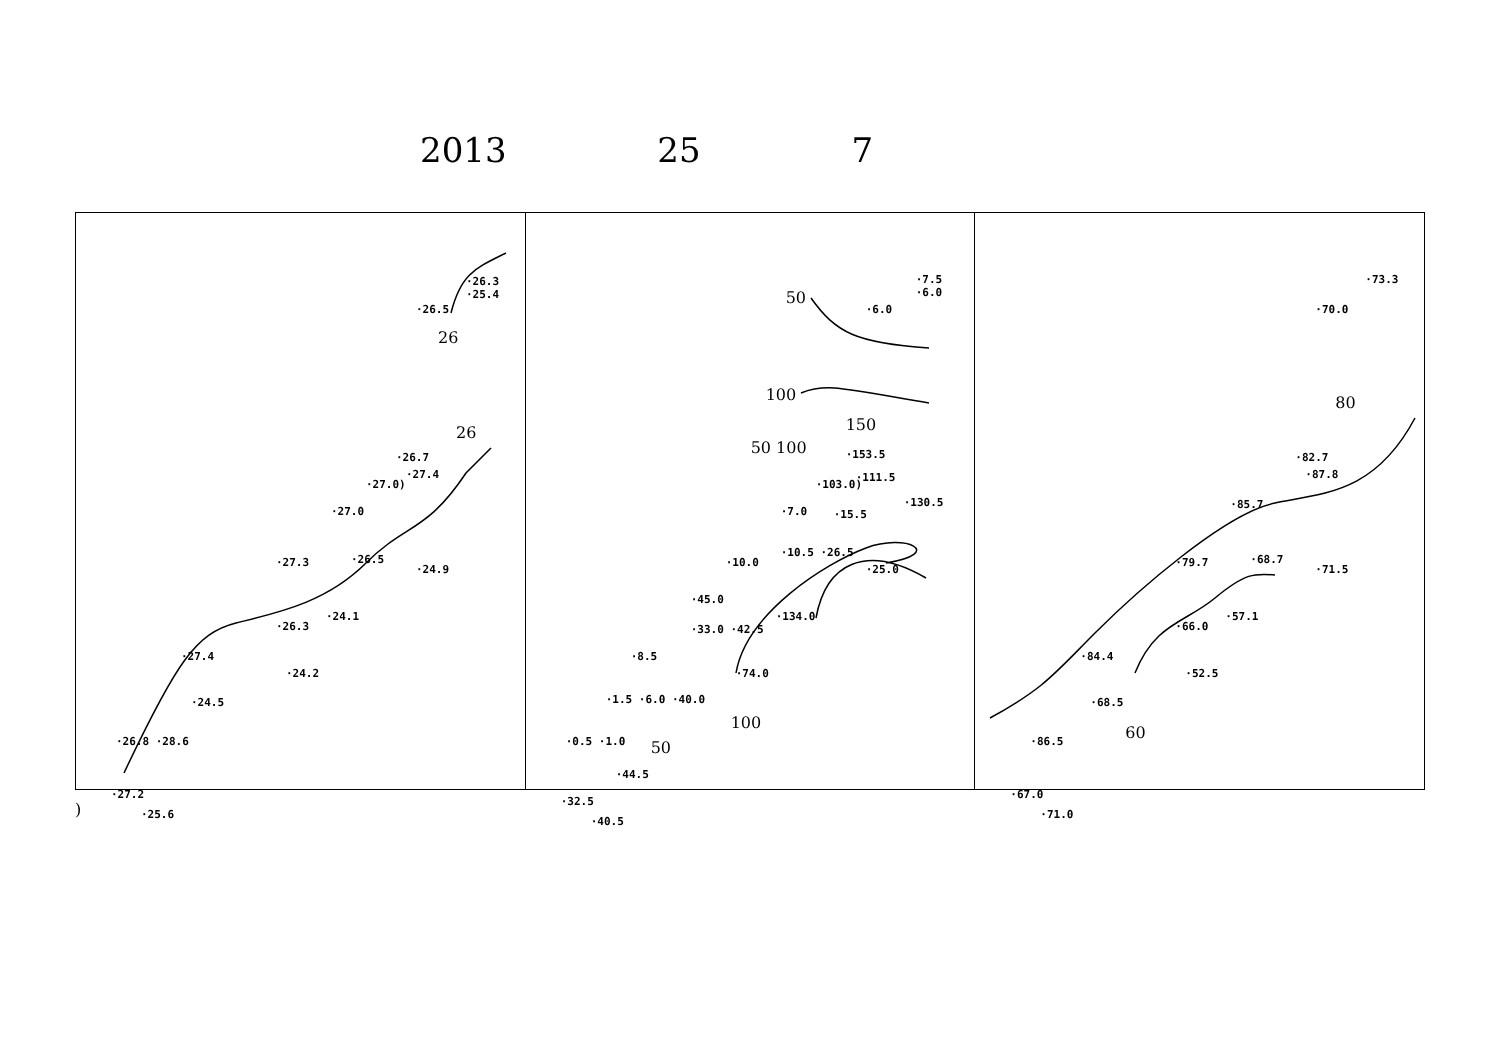2013 25 7
·26.3 ·25.4
·26.5
26
26
·26.7
·27.4
·27.0)
·27.0
·27.3 ·26.5
·24.9
·24.1
·26.3
·27.4
·24.2
·24.5
·26.8 ·28.6
·27.2
·25.6
50
100
150
50 100
·7.5 ·6.0
·6.0
·153.5
·111.5
·103.0)
·130.5
·7.0 ·15.5
·10.0
·10.5 ·26.5
·25.0
·45.0
·33.0 ·42.5
·134.0
·74.0
·8.5
·1.5 ·6.0 ·40.0
100
50 ·0.5 ·1.0
·44.5
·32.5
·40.5
·73.3
·70.0
80
·82.7
·87.8
·85.7
·79.7 ·68.7
·71.5
·57.1
·66.0
·84.4
·52.5
·68.5
60 ·86.5
·67.0
·71.0
)